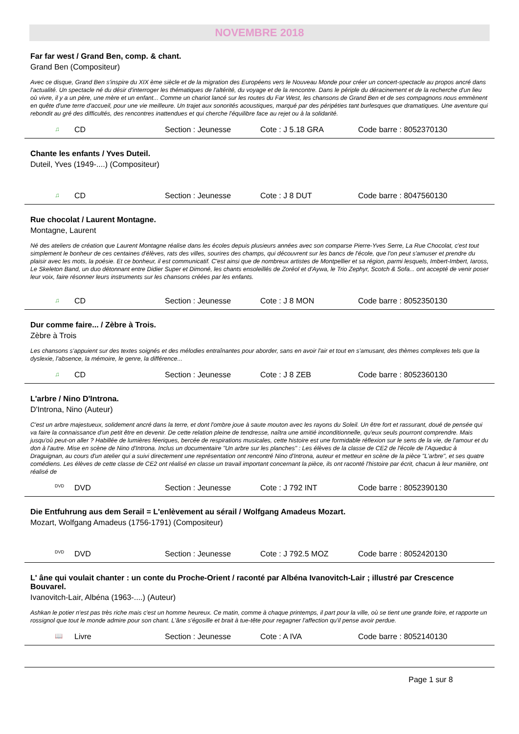NOVEMBRE 2018
Far far west / Grand Ben, comp. & chant.
Grand Ben (Compositeur)
Avec ce disque, Grand Ben s'inspire du XIX ème siècle et de la migration des Européens vers le Nouveau Monde pour créer un concert-spectacle au propos ancré dans l'actualité. Un spectacle né du désir d'interroger les thématiques de l'altérité, du voyage et de la rencontre. Dans le périple du déracinement et de la recherche d'un lieu où vivre, il y a un père, une mère et un enfant... Comme un chariot lancé sur les routes du Far West, les chansons de Grand Ben et de ses compagnons nous emmènent en quête d'une terre d'accueil, pour une vie meilleure. Un trajet aux sonorités acoustiques, marqué par des péripéties tant burlesques que dramatiques. Une aventure qui rebondit au gré des difficultés, des rencontres inattendues et qui cherche l'équilibre face au rejet ou à la solidarité.
♫ CD Section : Jeunesse Cote : J 5.18 GRA Code barre : 8052370130
Chante les enfants / Yves Duteil.
Duteil, Yves (1949-....) (Compositeur)
♫ CD Section : Jeunesse Cote : J 8 DUT Code barre : 8047560130
Rue chocolat / Laurent Montagne.
Montagne, Laurent
Né des ateliers de création que Laurent Montagne réalise dans les écoles depuis plusieurs années avec son comparse Pierre-Yves Serre, La Rue Chocolat, c'est tout simplement le bonheur de ces centaines d'élèves, rats des villes, sourires des champs, qui découvrent sur les bancs de l'école, que l'on peut s'amuser et prendre du plaisir avec les mots, la poésie. Et ce bonheur, il est communicatif. C'est ainsi que de nombreux artistes de Montpellier et sa région, parmi lesquels, Imbert-Imbert, Iaross, Le Skeleton Band, un duo détonnant entre Didier Super et Dimoné, les chants ensoleillés de Zoréol et d'Aywa, le Trio Zephyr, Scotch & Sofa... ont accepté de venir poser leur voix, faire résonner leurs instruments sur les chansons créées par les enfants.
♫ CD Section : Jeunesse Cote : J 8 MON Code barre : 8052350130
Dur comme faire... / Zèbre à Trois.
Zèbre à Trois
Les chansons s'appuient sur des textes soignés et des mélodies entraînantes pour aborder, sans en avoir l'air et tout en s'amusant, des thèmes complexes tels que la dyslexie, l'absence, la mémoire, le genre, la différence...
♫ CD Section : Jeunesse Cote : J 8 ZEB Code barre : 8052360130
L'arbre / Nino D'Introna.
D'Introna, Nino (Auteur)
C'est un arbre majestueux, solidement ancré dans la terre, et dont l'ombre joue à saute mouton avec les rayons du Soleil. Un être fort et rassurant, doué de pensée qui va faire la connaissance d'un petit être en devenir. De cette relation pleine de tendresse, naîtra une amitié inconditionnelle, qu'eux seuls pourront comprendre. Mais jusqu'où peut-on aller ? Habillée de lumières féeriques, bercée de respirations musicales, cette histoire est une formidable réflexion sur le sens de la vie, de l'amour et du don à l'autre. Mise en scène de Nino d'Introna. Inclus un documentaire "Un arbre sur les planches" : Les élèves de la classe de CE2 de l'école de l'Aqueduc à Draguignan, au cours d'un atelier qui a suivi directement une représentation ont rencontré Nino d'Introna, auteur et metteur en scène de la pièce "L'arbre", et ses quatre comédiens. Les élèves de cette classe de CE2 ont réalisé en classe un travail important concernant la pièce, ils ont raconté l'histoire par écrit, chacun à leur manière, ont réalisé de
DVD DVD Section : Jeunesse Cote : J 792 INT Code barre : 8052390130
Die Entfuhrung aus dem Serail = L'enlèvement au sérail / Wolfgang Amadeus Mozart.
Mozart, Wolfgang Amadeus (1756-1791) (Compositeur)
DVD DVD Section : Jeunesse Cote : J 792.5 MOZ Code barre : 8052420130
L' âne qui voulait chanter : un conte du Proche-Orient / raconté par Albéna Ivanovitch-Lair ; illustré par Crescence Bouvarel.
Ivanovitch-Lair, Albéna (1963-....) (Auteur)
Ashkan le potier n'est pas très riche mais c'est un homme heureux. Ce matin, comme à chaque printemps, il part pour la ville, où se tient une grande foire, et rapporte un rossignol que tout le monde admire pour son chant. L'âne s'égosille et brait à tue-tête pour regagner l'affection qu'il pense avoir perdue.
📖 Livre Section : Jeunesse Cote : A IVA Code barre : 8052140130
Page 1 sur 8